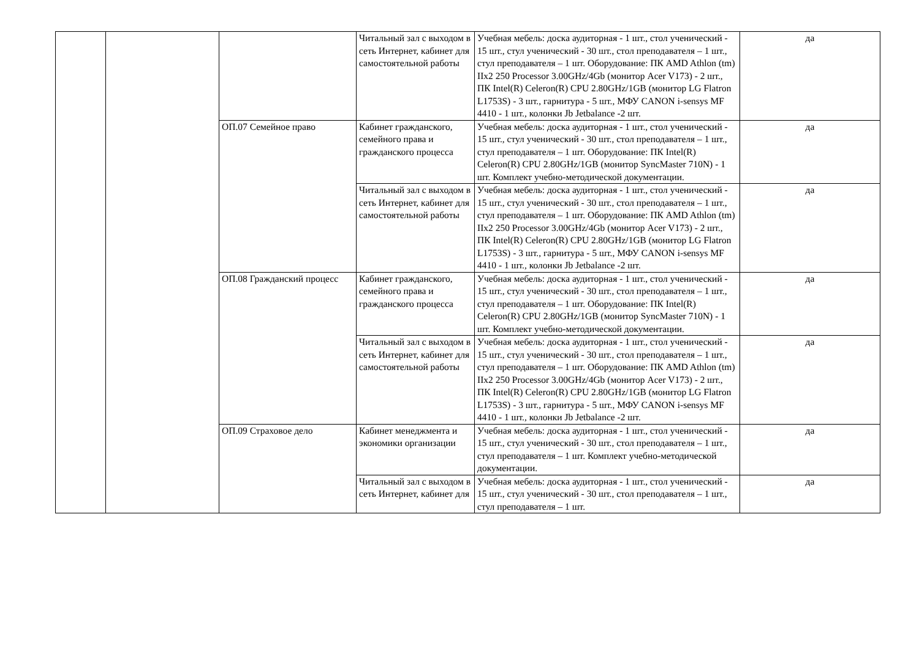| | | | Читальный зал с выходом в сеть Интернет, кабинет для самостоятельной работы | Учебная мебель: доска аудиторная - 1 шт., стол ученический - 15 шт., стул ученический - 30 шт., стол преподавателя – 1 шт., стул преподавателя – 1 шт. Оборудование: ПК AMD Athlon (tm) IIx2 250 Processor 3.00GHz/4Gb (монитор Acer V173) - 2 шт., ПК Intel(R) Celeron(R) CPU 2.80GHz/1GB (монитор LG Flatron L1753S) - 3 шт., гарнитура - 5 шт., МФУ CANON i-sensys MF 4410 - 1 шт., колонки Jb Jetbalance -2 шт. | да |
| | | ОП.07 Семейное право | Кабинет гражданского, семейного права и гражданского процесса | Учебная мебель: доска аудиторная - 1 шт., стол ученический - 15 шт., стул ученический - 30 шт., стол преподавателя – 1 шт., стул преподавателя – 1 шт. Оборудование: ПК Intel(R) Celeron(R) CPU 2.80GHz/1GB (монитор SyncMaster 710N) - 1 шт. Комплект учебно-методической документации. | да |
| | | | Читальный зал с выходом в сеть Интернет, кабинет для самостоятельной работы | Учебная мебель: доска аудиторная - 1 шт., стол ученический - 15 шт., стул ученический - 30 шт., стол преподавателя – 1 шт., стул преподавателя – 1 шт. Оборудование: ПК AMD Athlon (tm) IIx2 250 Processor 3.00GHz/4Gb (монитор Acer V173) - 2 шт., ПК Intel(R) Celeron(R) CPU 2.80GHz/1GB (монитор LG Flatron L1753S) - 3 шт., гарнитура - 5 шт., МФУ CANON i-sensys MF 4410 - 1 шт., колонки Jb Jetbalance -2 шт. | да |
| | | ОП.08 Гражданский процесс | Кабинет гражданского, семейного права и гражданского процесса | Учебная мебель: доска аудиторная - 1 шт., стол ученический - 15 шт., стул ученический - 30 шт., стол преподавателя – 1 шт., стул преподавателя – 1 шт. Оборудование: ПК Intel(R) Celeron(R) CPU 2.80GHz/1GB (монитор SyncMaster 710N) - 1 шт. Комплект учебно-методической документации. | да |
| | | | Читальный зал с выходом в сеть Интернет, кабинет для самостоятельной работы | Учебная мебель: доска аудиторная - 1 шт., стол ученический - 15 шт., стул ученический - 30 шт., стол преподавателя – 1 шт., стул преподавателя – 1 шт. Оборудование: ПК AMD Athlon (tm) IIx2 250 Processor 3.00GHz/4Gb (монитор Acer V173) - 2 шт., ПК Intel(R) Celeron(R) CPU 2.80GHz/1GB (монитор LG Flatron L1753S) - 3 шт., гарнитура - 5 шт., МФУ CANON i-sensys MF 4410 - 1 шт., колонки Jb Jetbalance -2 шт. | да |
| | | ОП.09 Страховое дело | Кабинет менеджмента и экономики организации | Учебная мебель: доска аудиторная - 1 шт., стол ученический - 15 шт., стул ученический - 30 шт., стол преподавателя – 1 шт., стул преподавателя – 1 шт. Комплект учебно-методической документации. | да |
| | | | Читальный зал с выходом в сеть Интернет, кабинет для | Учебная мебель: доска аудиторная - 1 шт., стол ученический - 15 шт., стул ученический - 30 шт., стол преподавателя – 1 шт., стул преподавателя – 1 шт. | да |